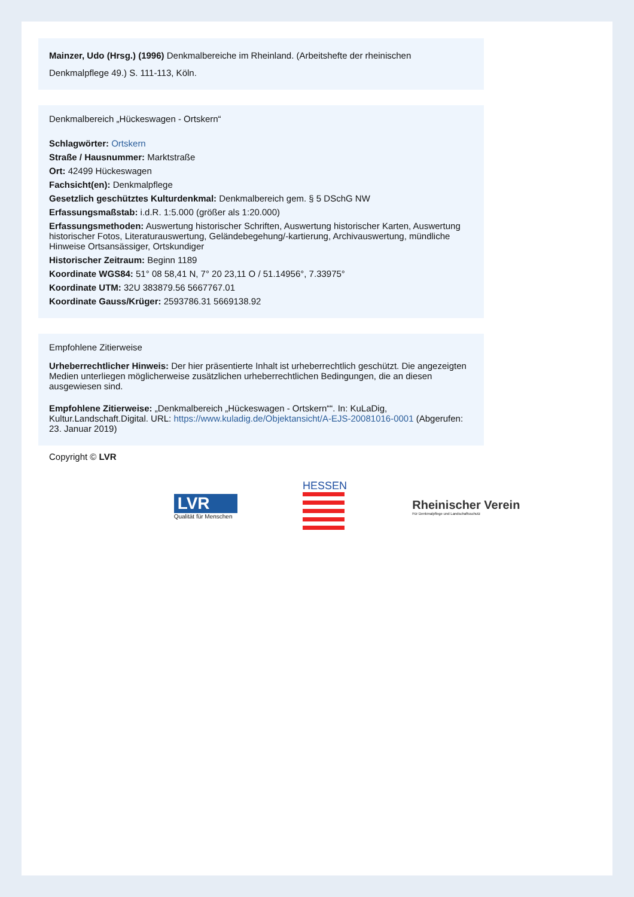Mainzer, Udo (Hrsg.) (1996) Denkmalbereiche im Rheinland. (Arbeitshefte der rheinischen Denkmalpflege 49.) S. 111-113, Köln.
Denkmalbereich „Hückeswagen - Ortskern“
Schlagwörter: Ortskern
Straße / Hausnummer: Marktstraße
Ort: 42499 Hückeswagen
Fachsicht(en): Denkmalpflege
Gesetzlich geschütztes Kulturdenkmal: Denkmalbereich gem. § 5 DSchG NW
Erfassungsmaßstab: i.d.R. 1:5.000 (größer als 1:20.000)
Erfassungsmethoden: Auswertung historischer Schriften, Auswertung historischer Karten, Auswertung historischer Fotos, Literaturauswertung, Geländebegehung/-kartierung, Archivauswertung, mündliche Hinweise Ortsansässiger, Ortskundiger
Historischer Zeitraum: Beginn 1189
Koordinate WGS84: 51° 08 58,41 N, 7° 20 23,11 O / 51.14956°, 7.33975°
Koordinate UTM: 32U 383879.56 5667767.01
Koordinate Gauss/Krüger: 2593786.31 5669138.92
Empfohlene Zitierweise
Urheberrechtlicher Hinweis: Der hier präsentierte Inhalt ist urheberrechtlich geschützt. Die angezeigten Medien unterliegen möglicherweise zusätzlichen urheberrechtlichen Bedingungen, die an diesen ausgewiesen sind.
Empfohlene Zitierweise: „Denkmalbereich „Hückeswagen - Ortskern““. In: KuLaDig, Kultur.Landschaft.Digital. URL: https://www.kuladig.de/Objektansicht/A-EJS-20081016-0001 (Abgerufen: 23. Januar 2019)
Copyright © LVR
LVR
Qualität für Menschen
HESSEN
Rheinischer Verein
Für Denkmalpflege und Landschaftsschutz